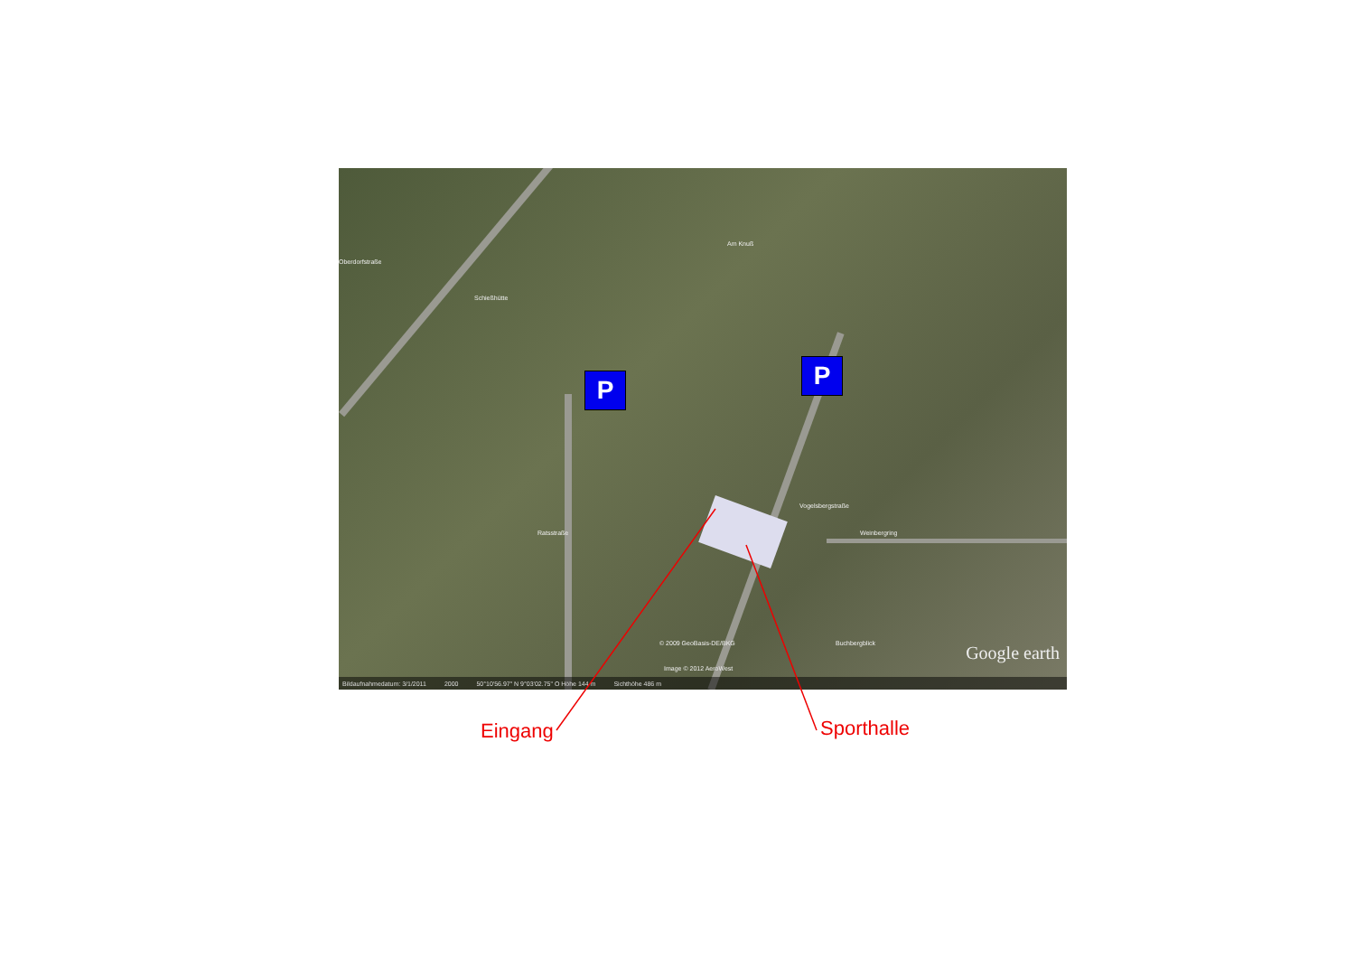P P
Oberdorfstraße
Schießhütte
Am Knuß
Ratsstraße
Vogelsbergstraße
Weinbergring
Buchbergblick © 2009 GeoBasis-DE/BKG
Image © 2012 AeroWest
Google earth
Bildaufnahmedatum: 3/1/2011 2000 50°10'56.97" N 9°03'02.75" O Höhe 144 m Sichthöhe 486 m
Eingang Sporthalle